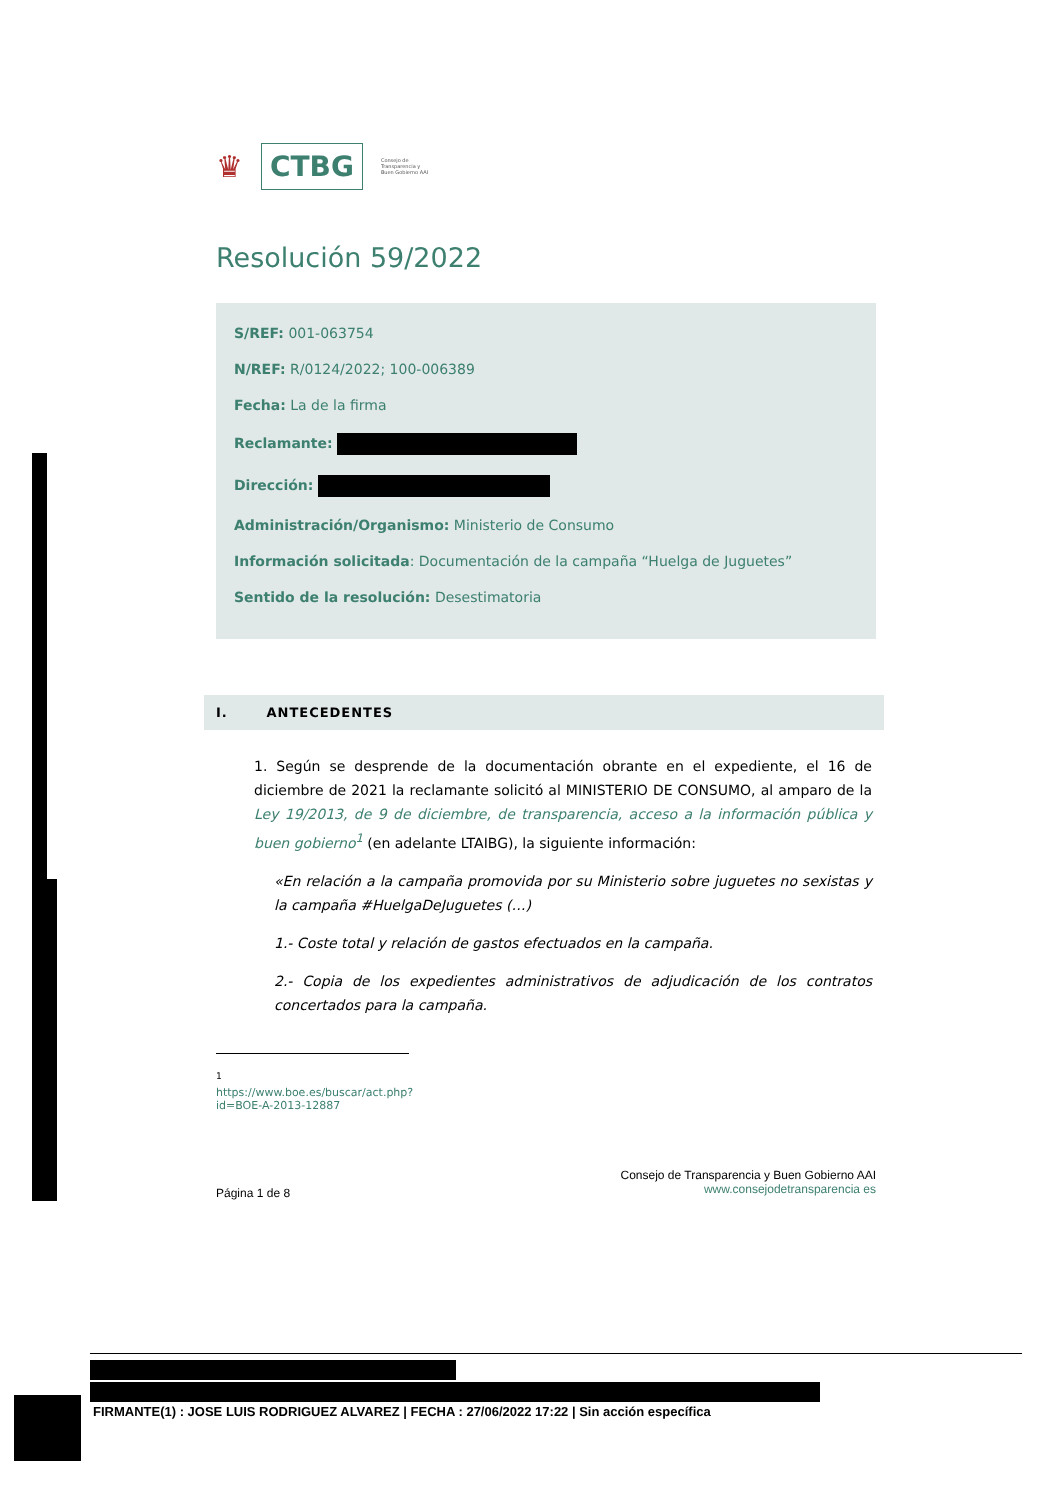♛ CTBG Consejo de
Transparencia y
Buen Gobierno AAI
Resolución 59/2022
S/REF: 001-063754
N/REF: R/0124/2022; 100-006389
Fecha: La de la firma
Reclamante:
Dirección:
Administración/Organismo: Ministerio de Consumo
Información solicitada: Documentación de la campaña “Huelga de Juguetes”
Sentido de la resolución: Desestimatoria
I. ANTECEDENTES
1. Según se desprende de la documentación obrante en el expediente, el 16 de diciembre de 2021 la reclamante solicitó al MINISTERIO DE CONSUMO, al amparo de la Ley 19/2013, de 9 de diciembre, de transparencia, acceso a la información pública y buen gobierno<sup>1</sup> (en adelante LTAIBG), la siguiente información:
«En relación a la campaña promovida por su Ministerio sobre juguetes no sexistas y la campaña #HuelgaDeJuguetes (…)
1.- Coste total y relación de gastos efectuados en la campaña.
2.- Copia de los expedientes administrativos de adjudicación de los contratos concertados para la campaña.
<sup>1</sup> https://www.boe.es/buscar/act.php?id=BOE-A-2013-12887
Página 1 de 8 Consejo de Transparencia y Buen Gobierno AAI
www.consejodetransparencia es
FIRMANTE(1) : JOSE LUIS RODRIGUEZ ALVAREZ | FECHA : 27/06/2022 17:22 | Sin acción específica